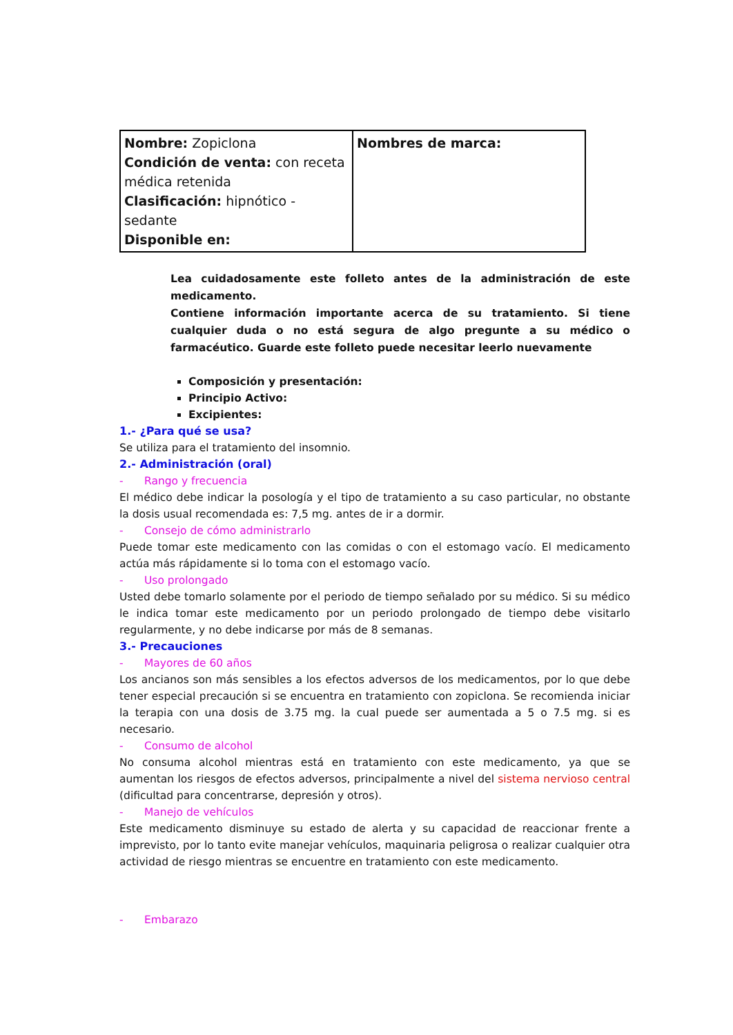| Nombre: Zopiclona Condición de venta: con receta médica retenida Clasificación: hipnótico - sedante Disponible en: | Nombres de marca: |
Lea cuidadosamente este folleto antes de la administración de este medicamento.
Contiene información importante acerca de su tratamiento. Si tiene cualquier duda o no está segura de algo pregunte a su médico o farmacéutico. Guarde este folleto puede necesitar leerlo nuevamente
Composición y presentación:
Principio Activo:
Excipientes:
1.- ¿Para qué se usa?
Se utiliza para el tratamiento del insomnio.
2.- Administración (oral)
- Rango y frecuencia
El médico debe indicar la posología y el tipo de tratamiento a su caso particular, no obstante la dosis usual recomendada es: 7,5 mg. antes de ir a dormir.
- Consejo de cómo administrarlo
Puede tomar este medicamento con las comidas o con el estomago vacío. El medicamento actúa más rápidamente si lo toma con el estomago vacío.
- Uso prolongado
Usted debe tomarlo solamente por el periodo de tiempo señalado por su médico. Si su médico le indica tomar este medicamento por un periodo prolongado de tiempo debe visitarlo regularmente, y no debe indicarse por más de 8 semanas.
3.- Precauciones
- Mayores de 60 años
Los ancianos son más sensibles a los efectos adversos de los medicamentos, por lo que debe tener especial precaución si se encuentra en tratamiento con zopiclona. Se recomienda iniciar la terapia con una dosis de 3.75 mg. la cual puede ser aumentada a 5 o 7.5 mg. si es necesario.
- Consumo de alcohol
No consuma alcohol mientras está en tratamiento con este medicamento, ya que se aumentan los riesgos de efectos adversos, principalmente a nivel del sistema nervioso central (dificultad para concentrarse, depresión y otros).
- Manejo de vehículos
Este medicamento disminuye su estado de alerta y su capacidad de reaccionar frente a imprevisto, por lo tanto evite manejar vehículos, maquinaria peligrosa o realizar cualquier otra actividad de riesgo mientras se encuentre en tratamiento con este medicamento.
- Embarazo